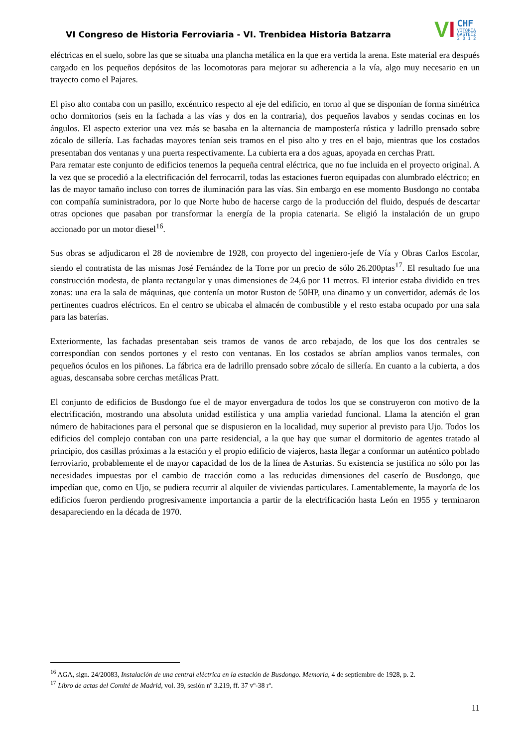VI Congreso de Historia Ferroviaria - VI. Trenbidea Historia Batzarra
V I
CHF
VITORIA
GASTEIZ
2 0 1 2
eléctricas en el suelo, sobre las que se situaba una plancha metálica en la que era vertida la arena. Este material era después cargado en los pequeños depósitos de las locomotoras para mejorar su adherencia a la vía, algo muy necesario en un trayecto como el Pajares.
El piso alto contaba con un pasillo, excéntrico respecto al eje del edificio, en torno al que se disponían de forma simétrica ocho dormitorios (seis en la fachada a las vías y dos en la contraria), dos pequeños lavabos y sendas cocinas en los ángulos. El aspecto exterior una vez más se basaba en la alternancia de mampostería rústica y ladrillo prensado sobre zócalo de sillería. Las fachadas mayores tenían seis tramos en el piso alto y tres en el bajo, mientras que los costados presentaban dos ventanas y una puerta respectivamente. La cubierta era a dos aguas, apoyada en cerchas Pratt.
Para rematar este conjunto de edificios tenemos la pequeña central eléctrica, que no fue incluida en el proyecto original. A la vez que se procedió a la electrificación del ferrocarril, todas las estaciones fueron equipadas con alumbrado eléctrico; en las de mayor tamaño incluso con torres de iluminación para las vías. Sin embargo en ese momento Busdongo no contaba con compañía suministradora, por lo que Norte hubo de hacerse cargo de la producción del fluido, después de descartar otras opciones que pasaban por transformar la energía de la propia catenaria. Se eligió la instalación de un grupo accionado por un motor diesel<sup>16</sup>.
Sus obras se adjudicaron el 28 de noviembre de 1928, con proyecto del ingeniero-jefe de Vía y Obras Carlos Escolar, siendo el contratista de las mismas José Fernández de la Torre por un precio de sólo 26.200ptas<sup>17</sup>. El resultado fue una construcción modesta, de planta rectangular y unas dimensiones de 24,6 por 11 metros. El interior estaba dividido en tres zonas: una era la sala de máquinas, que contenía un motor Ruston de 50HP, una dinamo y un convertidor, además de los pertinentes cuadros eléctricos. En el centro se ubicaba el almacén de combustible y el resto estaba ocupado por una sala para las baterías.
Exteriormente, las fachadas presentaban seis tramos de vanos de arco rebajado, de los que los dos centrales se correspondían con sendos portones y el resto con ventanas. En los costados se abrían amplios vanos termales, con pequeños óculos en los piñones. La fábrica era de ladrillo prensado sobre zócalo de sillería. En cuanto a la cubierta, a dos aguas, descansaba sobre cerchas metálicas Pratt.
El conjunto de edificios de Busdongo fue el de mayor envergadura de todos los que se construyeron con motivo de la electrificación, mostrando una absoluta unidad estilística y una amplia variedad funcional. Llama la atención el gran número de habitaciones para el personal que se dispusieron en la localidad, muy superior al previsto para Ujo. Todos los edificios del complejo contaban con una parte residencial, a la que hay que sumar el dormitorio de agentes tratado al principio, dos casillas próximas a la estación y el propio edificio de viajeros, hasta llegar a conformar un auténtico poblado ferroviario, probablemente el de mayor capacidad de los de la línea de Asturias. Su existencia se justifica no sólo por las necesidades impuestas por el cambio de tracción como a las reducidas dimensiones del caserío de Busdongo, que impedían que, como en Ujo, se pudiera recurrir al alquiler de viviendas particulares. Lamentablemente, la mayoría de los edificios fueron perdiendo progresivamente importancia a partir de la electrificación hasta León en 1955 y terminaron desapareciendo en la década de 1970.
<sup>16</sup> AGA, sign. 24/20083, Instalación de una central eléctrica en la estación de Busdongo. Memoria, 4 de septiembre de 1928, p. 2.
<sup>17</sup> Libro de actas del Comité de Madrid, vol. 39, sesión nº 3.219, ff. 37 vº-38 rº.
11